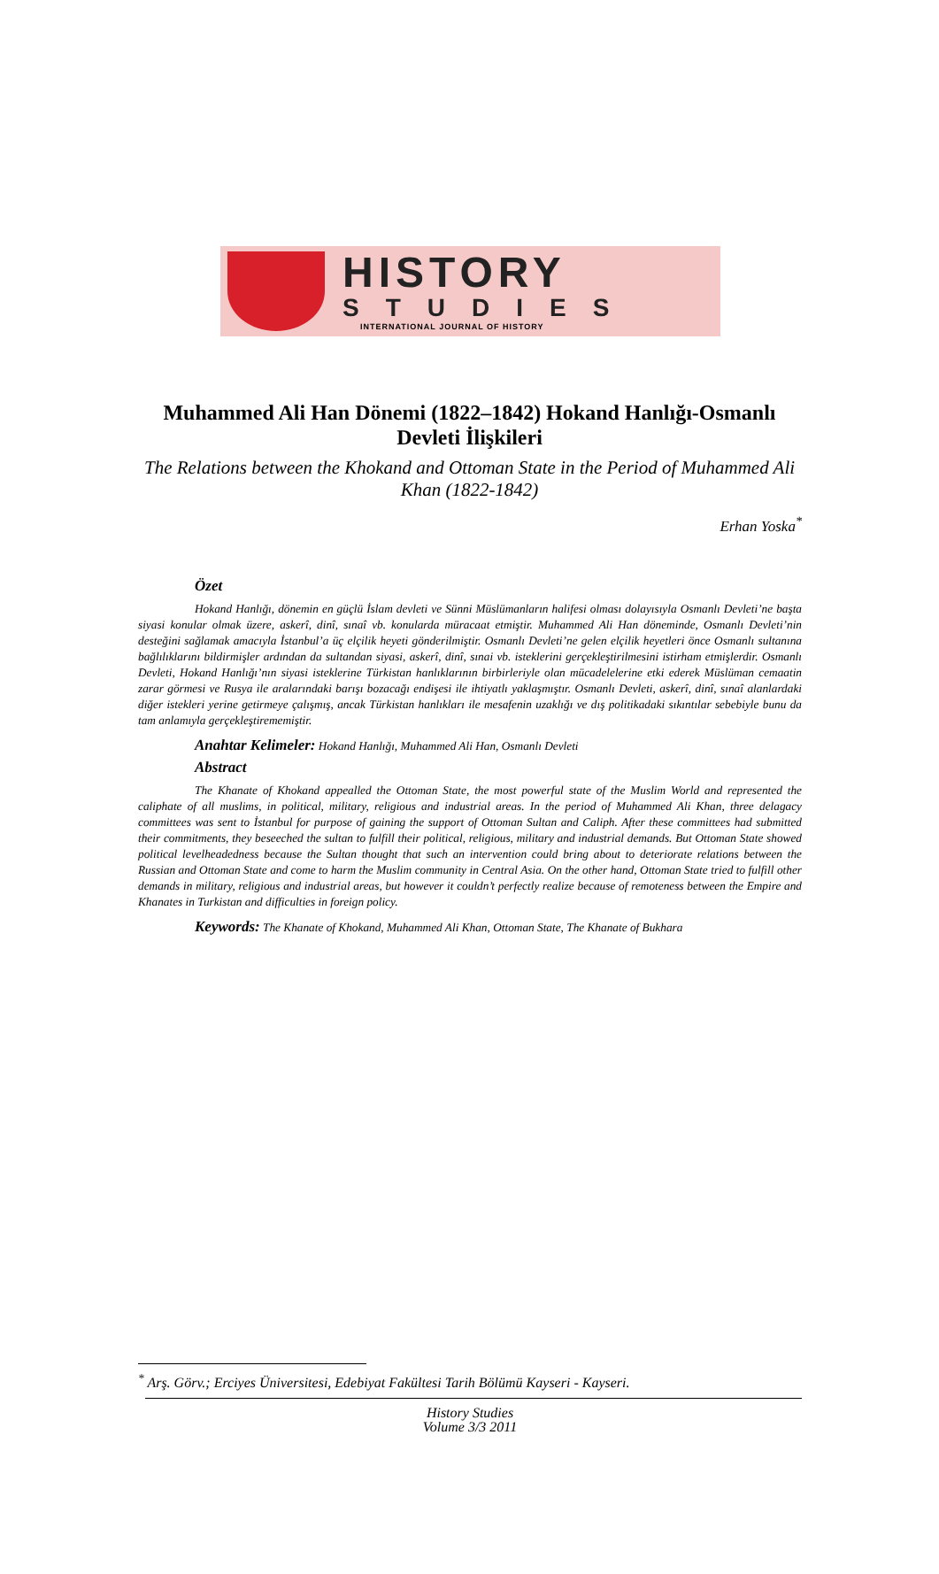HISTORY
STUDIES
INTERNATIONAL JOURNAL OF HISTORY
Muhammed Ali Han Dönemi (1822–1842) Hokand Hanlığı-Osmanlı Devleti İlişkileri
The Relations between the Khokand and Ottoman State in the Period of Muhammed Ali Khan (1822-1842)
Erhan Yoska<sup>*</sup>
Özet
Hokand Hanlığı, dönemin en güçlü İslam devleti ve Sünni Müslümanların halifesi olması dolayısıyla Osmanlı Devleti’ne başta siyasi konular olmak üzere, askerî, dinî, sınaî vb. konularda müracaat etmiştir. Muhammed Ali Han döneminde, Osmanlı Devleti’nin desteğini sağlamak amacıyla İstanbul’a üç elçilik heyeti gönderilmiştir. Osmanlı Devleti’ne gelen elçilik heyetleri önce Osmanlı sultanına bağlılıklarını bildirmişler ardından da sultandan siyasi, askerî, dinî, sınai vb. isteklerini gerçekleştirilmesini istirham etmişlerdir. Osmanlı Devleti, Hokand Hanlığı’nın siyasi isteklerine Türkistan hanlıklarının birbirleriyle olan mücadelelerine etki ederek Müslüman cemaatin zarar görmesi ve Rusya ile aralarındaki barışı bozacağı endişesi ile ihtiyatlı yaklaşmıştır. Osmanlı Devleti, askerî, dinî, sınaî alanlardaki diğer istekleri yerine getirmeye çalışmış, ancak Türkistan hanlıkları ile mesafenin uzaklığı ve dış politikadaki sıkıntılar sebebiyle bunu da tam anlamıyla gerçekleştirememiştir.
Anahtar Kelimeler: Hokand Hanlığı, Muhammed Ali Han, Osmanlı Devleti
Abstract
The Khanate of Khokand appealled the Ottoman State, the most powerful state of the Muslim World and represented the caliphate of all muslims, in political, military, religious and industrial areas. In the period of Muhammed Ali Khan, three delagacy committees was sent to İstanbul for purpose of gaining the support of Ottoman Sultan and Caliph. After these committees had submitted their commitments, they beseeched the sultan to fulfill their political, religious, military and industrial demands. But Ottoman State showed political levelheadedness because the Sultan thought that such an intervention could bring about to deteriorate relations between the Russian and Ottoman State and come to harm the Muslim community in Central Asia. On the other hand, Ottoman State tried to fulfill other demands in military, religious and industrial areas, but however it couldn’t perfectly realize because of remoteness between the Empire and Khanates in Turkistan and difficulties in foreign policy.
Keywords: The Khanate of Khokand, Muhammed Ali Khan, Ottoman State, The Khanate of Bukhara
<sup>*</sup> Arş. Görv.; Erciyes Üniversitesi, Edebiyat Fakültesi Tarih Bölümü Kayseri - Kayseri.
History Studies
Volume 3/3 2011